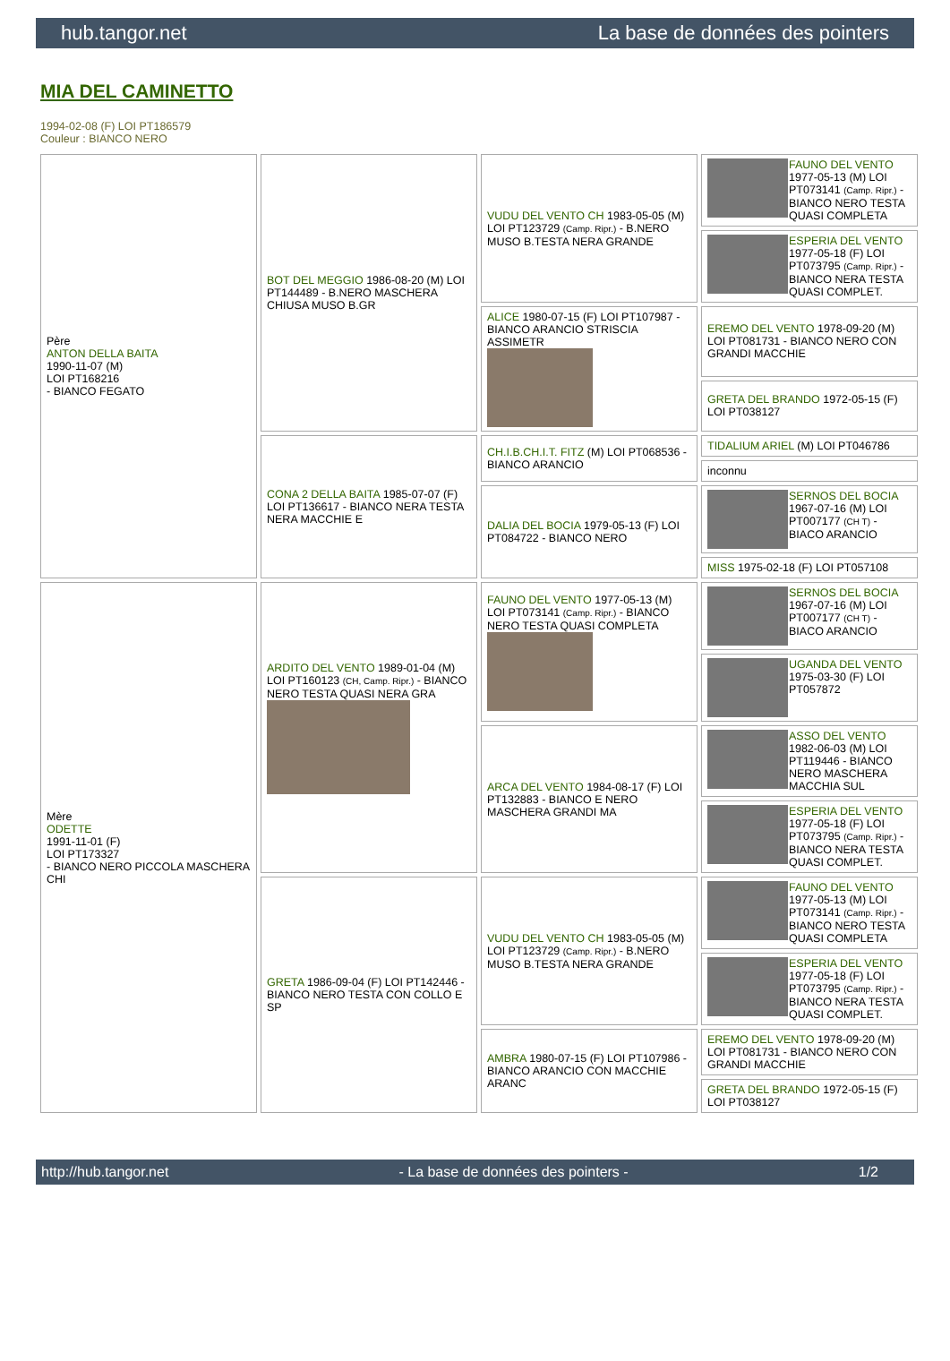hub.tangor.net La base de données des pointers
MIA DEL CAMINETTO
1994-02-08 (F) LOI PT186579
Couleur : BIANCO NERO
| Père ANTON DELLA BAITA 1990-11-07 (M) LOI PT168216 - BIANCO FEGATO | BOT DEL MEGGIO 1986-08-20 (M) LOI PT144489 - B.NERO MASCHERA CHIUSA MUSO B.GR | VUDU DEL VENTO CH 1983-05-05 (M) LOI PT123729 (Camp. Ripr.) - B.NERO MUSO B.TESTA NERA GRANDE | FAUNO DEL VENTO 1977-05-13 (M) LOI PT073141 (Camp. Ripr.) - BIANCO NERO TESTA QUASI COMPLETA |
| | | | ESPERIA DEL VENTO 1977-05-18 (F) LOI PT073795 (Camp. Ripr.) - BIANCO NERA TESTA QUASI COMPLET. |
| | | ALICE 1980-07-15 (F) LOI PT107987 - BIANCO ARANCIO STRISCIA ASSIMETR | EREMO DEL VENTO 1978-09-20 (M) LOI PT081731 - BIANCO NERO CON GRANDI MACCHIE |
| | | | GRETA DEL BRANDO 1972-05-15 (F) LOI PT038127 |
| | CONA 2 DELLA BAITA 1985-07-07 (F) LOI PT136617 - BIANCO NERA TESTA NERA MACCHIE E | CH.I.B.CH.I.T. FITZ (M) LOI PT068536 - BIANCO ARANCIO | TIDALIUM ARIEL (M) LOI PT046786 |
| | | | inconnu |
| | | DALIA DEL BOCIA 1979-05-13 (F) LOI PT084722 - BIANCO NERO | SERNOS DEL BOCIA 1967-07-16 (M) LOI PT007177 (CH T) - BIACO ARANCIO |
| | | | MISS 1975-02-18 (F) LOI PT057108 |
| Mère ODETTE 1991-11-01 (F) LOI PT173327 - BIANCO NERO PICCOLA MASCHERA CHI | ARDITO DEL VENTO 1989-01-04 (M) LOI PT160123 (CH, Camp. Ripr.) - BIANCO NERO TESTA QUASI NERA GRA | FAUNO DEL VENTO 1977-05-13 (M) LOI PT073141 (Camp. Ripr.) - BIANCO NERO TESTA QUASI COMPLETA | SERNOS DEL BOCIA 1967-07-16 (M) LOI PT007177 (CH T) - BIACO ARANCIO |
| | | | UGANDA DEL VENTO 1975-03-30 (F) LOI PT057872 |
| | | ARCA DEL VENTO 1984-08-17 (F) LOI PT132883 - BIANCO E NERO MASCHERA GRANDI MA | ASSO DEL VENTO 1982-06-03 (M) LOI PT119446 - BIANCO NERO MASCHERA MACCHIA SUL |
| | | | ESPERIA DEL VENTO 1977-05-18 (F) LOI PT073795 (Camp. Ripr.) - BIANCO NERA TESTA QUASI COMPLET. |
| | GRETA 1986-09-04 (F) LOI PT142446 - BIANCO NERO TESTA CON COLLO E SP | VUDU DEL VENTO CH 1983-05-05 (M) LOI PT123729 (Camp. Ripr.) - B.NERO MUSO B.TESTA NERA GRANDE | FAUNO DEL VENTO 1977-05-13 (M) LOI PT073141 (Camp. Ripr.) - BIANCO NERO TESTA QUASI COMPLETA |
| | | | ESPERIA DEL VENTO 1977-05-18 (F) LOI PT073795 (Camp. Ripr.) - BIANCO NERA TESTA QUASI COMPLET. |
| | | AMBRA 1980-07-15 (F) LOI PT107986 - BIANCO ARANCIO CON MACCHIE ARANC | EREMO DEL VENTO 1978-09-20 (M) LOI PT081731 - BIANCO NERO CON GRANDI MACCHIE |
| | | | GRETA DEL BRANDO 1972-05-15 (F) LOI PT038127 |
http://hub.tangor.net - La base de données des pointers - 1/2